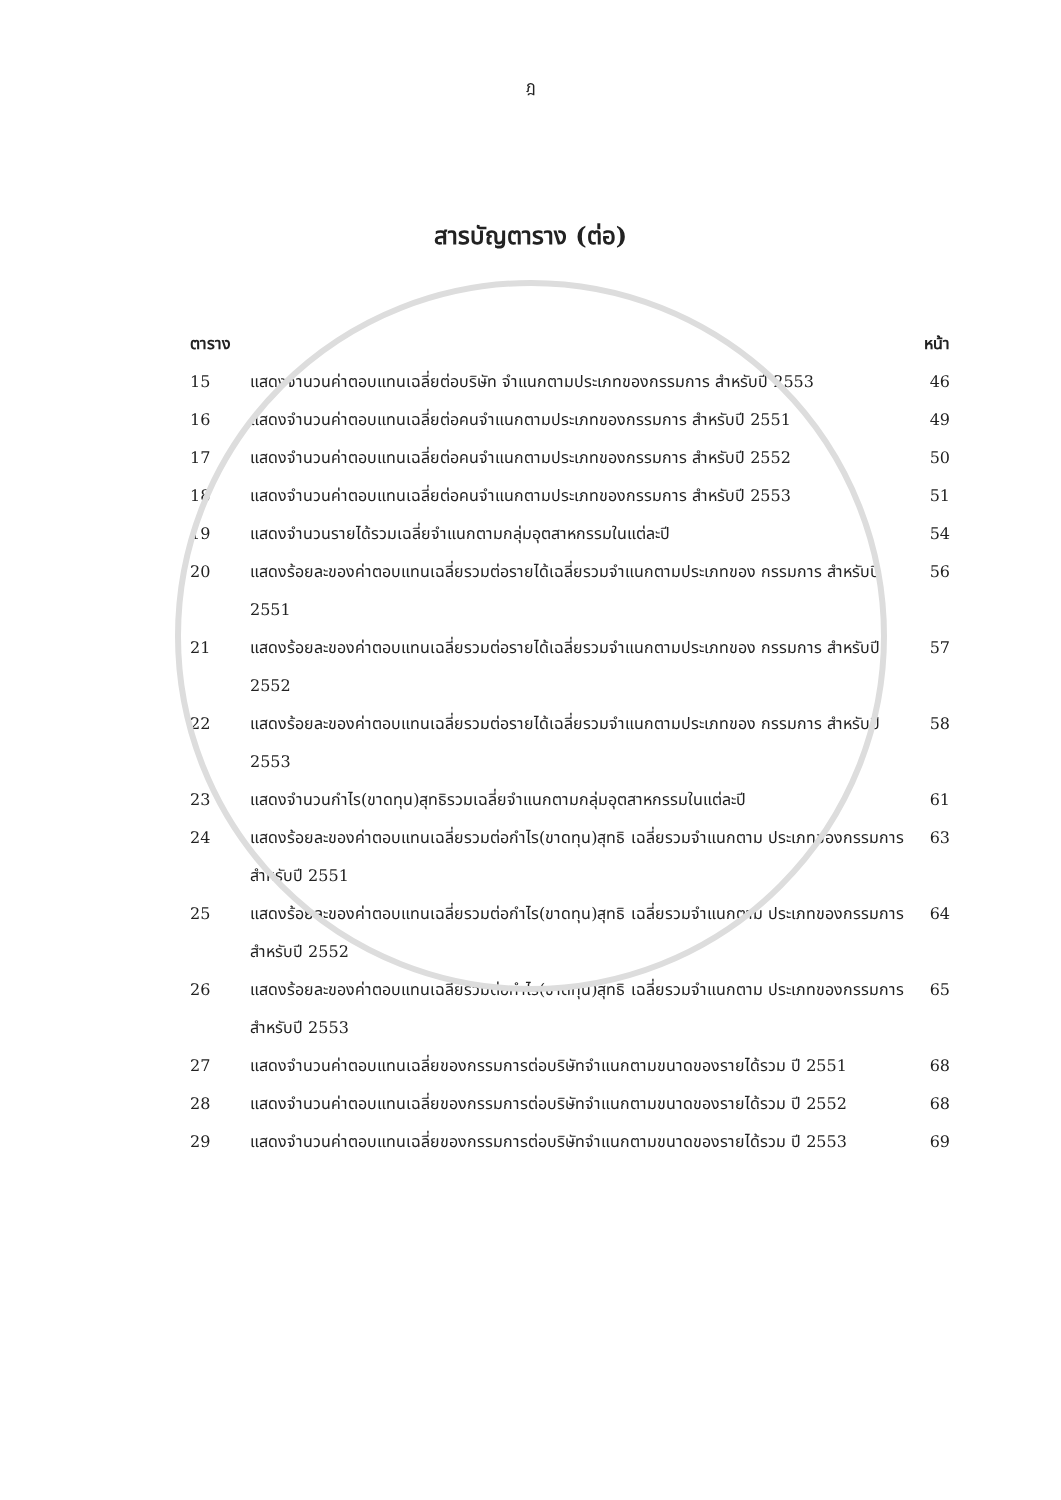ฎ
สารบัญตาราง (ต่อ)
ตาราง หน้า
15 แสดงจำนวนค่าตอบแทนเฉลี่ยต่อบริษัท จำแนกตามประเภทของกรรมการ สำหรับปี 2553
46
16 แสดงจำนวนค่าตอบแทนเฉลี่ยต่อคนจำแนกตามประเภทของกรรมการ สำหรับปี 2551
49
17 แสดงจำนวนค่าตอบแทนเฉลี่ยต่อคนจำแนกตามประเภทของกรรมการ สำหรับปี 2552
50
18 แสดงจำนวนค่าตอบแทนเฉลี่ยต่อคนจำแนกตามประเภทของกรรมการ สำหรับปี 2553
51
19 แสดงจำนวนรายได้รวมเฉลี่ยจำแนกตามกลุ่มอุตสาหกรรมในแต่ละปี
54
20 แสดงร้อยละของค่าตอบแทนเฉลี่ยรวมต่อรายได้เฉลี่ยรวมจำแนกตามประเภทของ กรรมการ สำหรับปี 2551
56
21 แสดงร้อยละของค่าตอบแทนเฉลี่ยรวมต่อรายได้เฉลี่ยรวมจำแนกตามประเภทของ กรรมการ สำหรับปี 2552
57
22 แสดงร้อยละของค่าตอบแทนเฉลี่ยรวมต่อรายได้เฉลี่ยรวมจำแนกตามประเภทของ กรรมการ สำหรับปี 2553
58
23 แสดงจำนวนกำไร(ขาดทุน)สุทธิรวมเฉลี่ยจำแนกตามกลุ่มอุตสาหกรรมในแต่ละปี
61
24 แสดงร้อยละของค่าตอบแทนเฉลี่ยรวมต่อกำไร(ขาดทุน)สุทธิ เฉลี่ยรวมจำแนกตาม ประเภทของกรรมการ สำหรับปี 2551
63
25 แสดงร้อยละของค่าตอบแทนเฉลี่ยรวมต่อกำไร(ขาดทุน)สุทธิ เฉลี่ยรวมจำแนกตาม ประเภทของกรรมการ สำหรับปี 2552
64
26 แสดงร้อยละของค่าตอบแทนเฉลี่ยรวมต่อกำไร(ขาดทุน)สุทธิ เฉลี่ยรวมจำแนกตาม ประเภทของกรรมการ สำหรับปี 2553
65
27 แสดงจำนวนค่าตอบแทนเฉลี่ยของกรรมการต่อบริษัทจำแนกตามขนาดของรายได้รวม ปี 2551
68
28 แสดงจำนวนค่าตอบแทนเฉลี่ยของกรรมการต่อบริษัทจำแนกตามขนาดของรายได้รวม ปี 2552
68
29 แสดงจำนวนค่าตอบแทนเฉลี่ยของกรรมการต่อบริษัทจำแนกตามขนาดของรายได้รวม ปี 2553
69